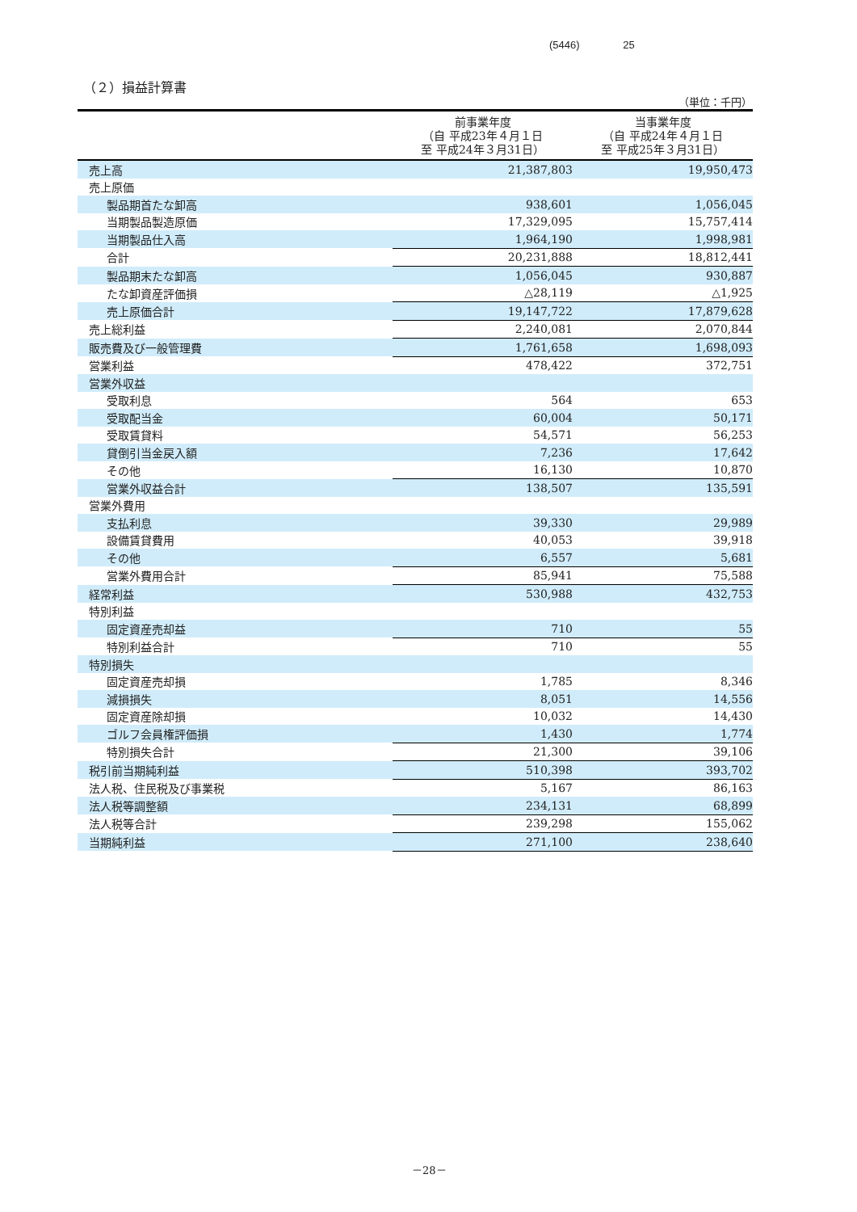(5446) 25
（２）損益計算書
（単位：千円）
| | 前事業年度 （自 平成23年４月１日 至 平成24年３月31日） | 当事業年度 （自 平成24年４月１日 至 平成25年３月31日） |
| --- | --- | --- |
| 売上高 | 21,387,803 | 19,950,473 |
| 売上原価 | | |
| 製品期首たな卸高 | 938,601 | 1,056,045 |
| 当期製品製造原価 | 17,329,095 | 15,757,414 |
| 当期製品仕入高 | 1,964,190 | 1,998,981 |
| 合計 | 20,231,888 | 18,812,441 |
| 製品期末たな卸高 | 1,056,045 | 930,887 |
| たな卸資産評価損 | △28,119 | △1,925 |
| 売上原価合計 | 19,147,722 | 17,879,628 |
| 売上総利益 | 2,240,081 | 2,070,844 |
| 販売費及び一般管理費 | 1,761,658 | 1,698,093 |
| 営業利益 | 478,422 | 372,751 |
| 営業外収益 | | |
| 受取利息 | 564 | 653 |
| 受取配当金 | 60,004 | 50,171 |
| 受取賃貸料 | 54,571 | 56,253 |
| 貸倒引当金戻入額 | 7,236 | 17,642 |
| その他 | 16,130 | 10,870 |
| 営業外収益合計 | 138,507 | 135,591 |
| 営業外費用 | | |
| 支払利息 | 39,330 | 29,989 |
| 設備賃貸費用 | 40,053 | 39,918 |
| その他 | 6,557 | 5,681 |
| 営業外費用合計 | 85,941 | 75,588 |
| 経常利益 | 530,988 | 432,753 |
| 特別利益 | | |
| 固定資産売却益 | 710 | 55 |
| 特別利益合計 | 710 | 55 |
| 特別損失 | | |
| 固定資産売却損 | 1,785 | 8,346 |
| 減損損失 | 8,051 | 14,556 |
| 固定資産除却損 | 10,032 | 14,430 |
| ゴルフ会員権評価損 | 1,430 | 1,774 |
| 特別損失合計 | 21,300 | 39,106 |
| 税引前当期純利益 | 510,398 | 393,702 |
| 法人税、住民税及び事業税 | 5,167 | 86,163 |
| 法人税等調整額 | 234,131 | 68,899 |
| 法人税等合計 | 239,298 | 155,062 |
| 当期純利益 | 271,100 | 238,640 |
－28－